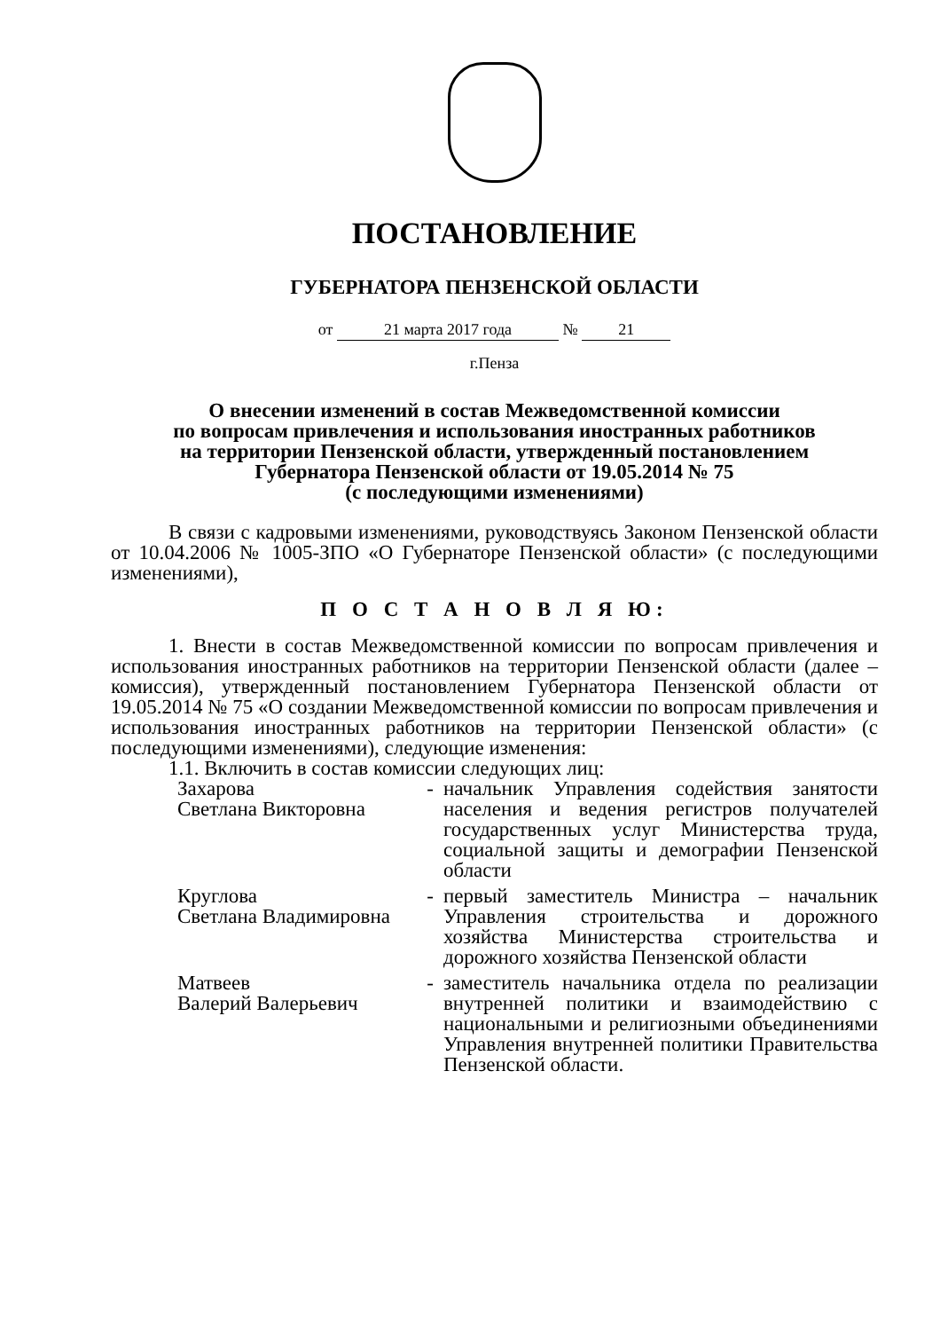ПОСТАНОВЛЕНИЕ
ГУБЕРНАТОРА ПЕНЗЕНСКОЙ ОБЛАСТИ
от 21 марта 2017 года № 21
г.Пенза
О внесении изменений в состав Межведомственной комиссии
по вопросам привлечения и использования иностранных работников
на территории Пензенской области, утвержденный постановлением
Губернатора Пензенской области от 19.05.2014 № 75
(с последующими изменениями)
В связи с кадровыми изменениями, руководствуясь Законом Пензенской области от 10.04.2006 № 1005-ЗПО «О Губернаторе Пензенской области» (с последующими изменениями),
П О С Т А Н О В Л Я Ю:
1. Внести в состав Межведомственной комиссии по вопросам привлечения и использования иностранных работников на территории Пензенской области (далее – комиссия), утвержденный постановлением Губернатора Пензенской области от 19.05.2014 № 75 «О создании Межведомственной комиссии по вопросам привлечения и использования иностранных работников на территории Пензенской области» (с последующими изменениями), следующие изменения:
1.1. Включить в состав комиссии следующих лиц:
| Захарова Светлана Викторовна | - | начальник Управления содействия занятости населения и ведения регистров получателей государственных услуг Министерства труда, социальной защиты и демографии Пензенской области |
| Круглова Светлана Владимировна | - | первый заместитель Министра – начальник Управления строительства и дорожного хозяйства Министерства строительства и дорожного хозяйства Пензенской области |
| Матвеев Валерий Валерьевич | - | заместитель начальника отдела по реализации внутренней политики и взаимодействию с национальными и религиозными объединениями Управления внутренней политики Правительства Пензенской области. |